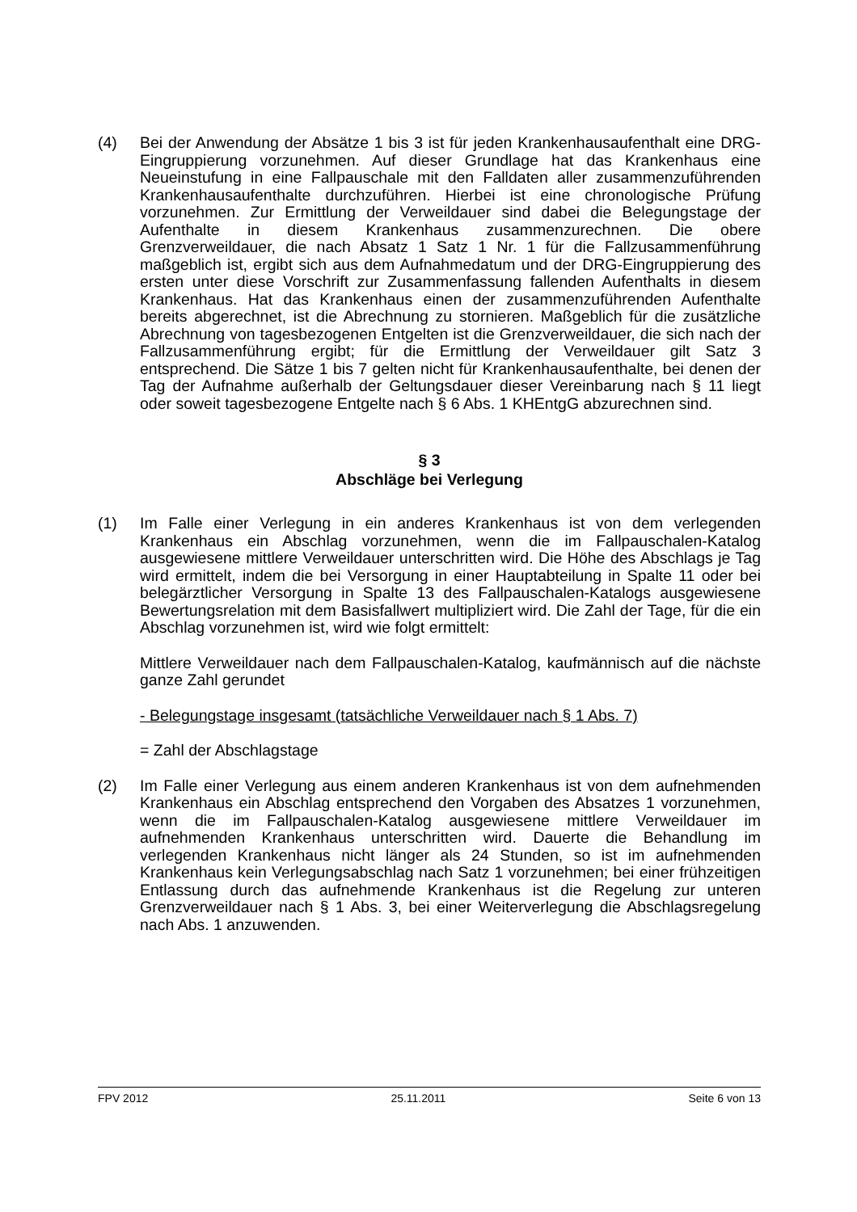(4) Bei der Anwendung der Absätze 1 bis 3 ist für jeden Krankenhausaufenthalt eine DRG-Eingruppierung vorzunehmen. Auf dieser Grundlage hat das Krankenhaus eine Neueinstufung in eine Fallpauschale mit den Falldaten aller zusammenzuführenden Krankenhausaufenthalte durchzuführen. Hierbei ist eine chronologische Prüfung vorzunehmen. Zur Ermittlung der Verweildauer sind dabei die Belegungstage der Aufenthalte in diesem Krankenhaus zusammenzurechnen. Die obere Grenzverweildauer, die nach Absatz 1 Satz 1 Nr. 1 für die Fallzusammenführung maßgeblich ist, ergibt sich aus dem Aufnahmedatum und der DRG-Eingruppierung des ersten unter diese Vorschrift zur Zusammenfassung fallenden Aufenthalts in diesem Krankenhaus. Hat das Krankenhaus einen der zusammenzuführenden Aufenthalte bereits abgerechnet, ist die Abrechnung zu stornieren. Maßgeblich für die zusätzliche Abrechnung von tagesbezogenen Entgelten ist die Grenzverweildauer, die sich nach der Fallzusammenführung ergibt; für die Ermittlung der Verweildauer gilt Satz 3 entsprechend. Die Sätze 1 bis 7 gelten nicht für Krankenhausaufenthalte, bei denen der Tag der Aufnahme außerhalb der Geltungsdauer dieser Vereinbarung nach § 11 liegt oder soweit tagesbezogene Entgelte nach § 6 Abs. 1 KHEntgG abzurechnen sind.
§ 3
Abschläge bei Verlegung
(1) Im Falle einer Verlegung in ein anderes Krankenhaus ist von dem verlegenden Krankenhaus ein Abschlag vorzunehmen, wenn die im Fallpauschalen-Katalog ausgewiesene mittlere Verweildauer unterschritten wird. Die Höhe des Abschlags je Tag wird ermittelt, indem die bei Versorgung in einer Hauptabteilung in Spalte 11 oder bei belegärztlicher Versorgung in Spalte 13 des Fallpauschalen-Katalogs ausgewiesene Bewertungsrelation mit dem Basisfallwert multipliziert wird. Die Zahl der Tage, für die ein Abschlag vorzunehmen ist, wird wie folgt ermittelt:
Mittlere Verweildauer nach dem Fallpauschalen-Katalog, kaufmännisch auf die nächste ganze Zahl gerundet
- Belegungstage insgesamt (tatsächliche Verweildauer nach § 1 Abs. 7)
= Zahl der Abschlagstage
(2) Im Falle einer Verlegung aus einem anderen Krankenhaus ist von dem aufnehmenden Krankenhaus ein Abschlag entsprechend den Vorgaben des Absatzes 1 vorzunehmen, wenn die im Fallpauschalen-Katalog ausgewiesene mittlere Verweildauer im aufnehmenden Krankenhaus unterschritten wird. Dauerte die Behandlung im verlegenden Krankenhaus nicht länger als 24 Stunden, so ist im aufnehmenden Krankenhaus kein Verlegungsabschlag nach Satz 1 vorzunehmen; bei einer frühzeitigen Entlassung durch das aufnehmende Krankenhaus ist die Regelung zur unteren Grenzverweildauer nach § 1 Abs. 3, bei einer Weiterverlegung die Abschlagsregelung nach Abs. 1 anzuwenden.
FPV 2012 25.11.2011 Seite 6 von 13